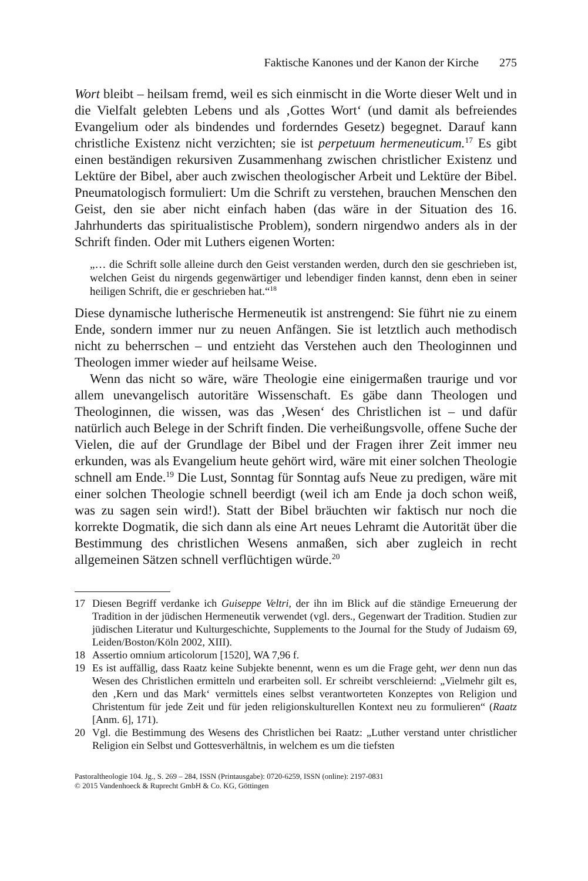Faktische Kanones und der Kanon der Kirche 275
Wort bleibt – heilsam fremd, weil es sich einmischt in die Worte dieser Welt und in die Vielfalt gelebten Lebens und als ‚Gottes Wort‘ (und damit als befreiendes Evangelium oder als bindendes und forderndes Gesetz) begegnet. Darauf kann christliche Existenz nicht verzichten; sie ist perpetuum hermeneuticum.<sup>17</sup> Es gibt einen beständigen rekursiven Zusammenhang zwischen christlicher Existenz und Lektüre der Bibel, aber auch zwischen theologischer Arbeit und Lektüre der Bibel. Pneumatologisch formuliert: Um die Schrift zu verstehen, brauchen Menschen den Geist, den sie aber nicht einfach haben (das wäre in der Situation des 16. Jahrhunderts das spiritualistische Problem), sondern nirgendwo anders als in der Schrift finden. Oder mit Luthers eigenen Worten:
„… die Schrift solle alleine durch den Geist verstanden werden, durch den sie geschrieben ist, welchen Geist du nirgends gegenwärtiger und lebendiger finden kannst, denn eben in seiner heiligen Schrift, die er geschrieben hat.“<sup>18</sup>
Diese dynamische lutherische Hermeneutik ist anstrengend: Sie führt nie zu einem Ende, sondern immer nur zu neuen Anfängen. Sie ist letztlich auch methodisch nicht zu beherrschen – und entzieht das Verstehen auch den Theologinnen und Theologen immer wieder auf heilsame Weise.
Wenn das nicht so wäre, wäre Theologie eine einigermaßen traurige und vor allem unevangelisch autoritäre Wissenschaft. Es gäbe dann Theologen und Theologinnen, die wissen, was das ‚Wesen‘ des Christlichen ist – und dafür natürlich auch Belege in der Schrift finden. Die verheißungsvolle, offene Suche der Vielen, die auf der Grundlage der Bibel und der Fragen ihrer Zeit immer neu erkunden, was als Evangelium heute gehört wird, wäre mit einer solchen Theologie schnell am Ende.<sup>19</sup> Die Lust, Sonntag für Sonntag aufs Neue zu predigen, wäre mit einer solchen Theologie schnell beerdigt (weil ich am Ende ja doch schon weiß, was zu sagen sein wird!). Statt der Bibel bräuchten wir faktisch nur noch die korrekte Dogmatik, die sich dann als eine Art neues Lehramt die Autorität über die Bestimmung des christlichen Wesens anmaßen, sich aber zugleich in recht allgemeinen Sätzen schnell verflüchtigen würde.<sup>20</sup>
17 Diesen Begriff verdanke ich Guiseppe Veltri, der ihn im Blick auf die ständige Erneuerung der Tradition in der jüdischen Hermeneutik verwendet (vgl. ders., Gegenwart der Tradition. Studien zur jüdischen Literatur und Kulturgeschichte, Supplements to the Journal for the Study of Judaism 69, Leiden/Boston/Köln 2002, XIII).
18 Assertio omnium articolorum [1520], WA 7,96 f.
19 Es ist auffällig, dass Raatz keine Subjekte benennt, wenn es um die Frage geht, wer denn nun das Wesen des Christlichen ermitteln und erarbeiten soll. Er schreibt verschleiernd: „Vielmehr gilt es, den ‚Kern und das Mark‘ vermittels eines selbst verantworteten Konzeptes von Religion und Christentum für jede Zeit und für jeden religionskulturellen Kontext neu zu formulieren“ (Raatz [Anm. 6], 171).
20 Vgl. die Bestimmung des Wesens des Christlichen bei Raatz: „Luther verstand unter christlicher Religion ein Selbst und Gottesverhältnis, in welchem es um die tiefsten
Pastoraltheologie 104. Jg., S. 269 – 284, ISSN (Printausgabe): 0720-6259, ISSN (online): 2197-0831
© 2015 Vandenhoeck & Ruprecht GmbH & Co. KG, Göttingen